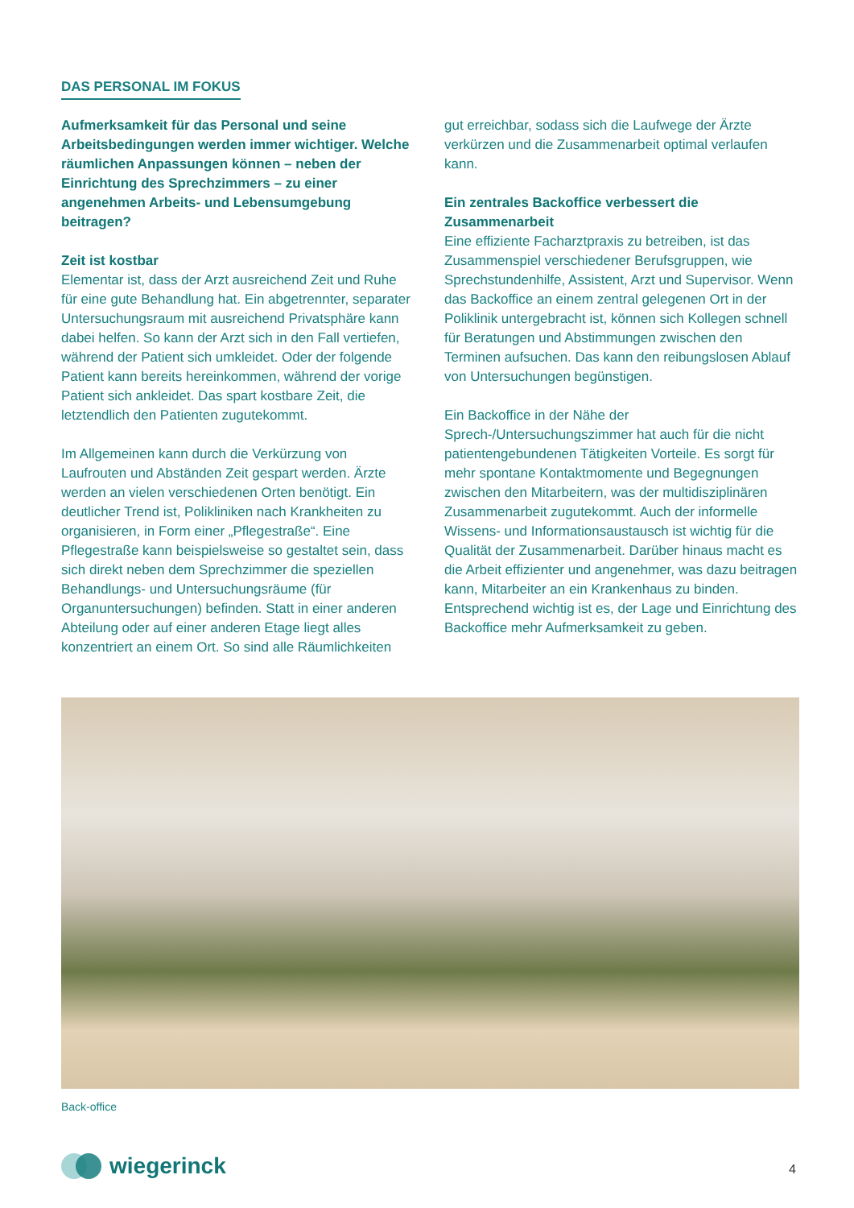DAS PERSONAL IM FOKUS
Aufmerksamkeit für das Personal und seine Arbeitsbedingungen werden immer wichtiger. Welche räumlichen Anpassungen können – neben der Einrichtung des Sprechzimmers – zu einer angenehmen Arbeits- und Lebensumgebung beitragen?
Zeit ist kostbar
Elementar ist, dass der Arzt ausreichend Zeit und Ruhe für eine gute Behandlung hat. Ein abgetrennter, separater Untersuchungsraum mit ausreichend Privatsphäre kann dabei helfen. So kann der Arzt sich in den Fall vertiefen, während der Patient sich umkleidet. Oder der folgende Patient kann bereits hereinkommen, während der vorige Patient sich ankleidet. Das spart kostbare Zeit, die letztendlich den Patienten zugutekommt.
Im Allgemeinen kann durch die Verkürzung von Laufrouten und Abständen Zeit gespart werden. Ärzte werden an vielen verschiedenen Orten benötigt. Ein deutlicher Trend ist, Polikliniken nach Krankheiten zu organisieren, in Form einer „Pflegestraße“. Eine Pflegestraße kann beispielsweise so gestaltet sein, dass sich direkt neben dem Sprechzimmer die speziellen Behandlungs- und Untersuchungsräume (für Organuntersuchungen) befinden. Statt in einer anderen Abteilung oder auf einer anderen Etage liegt alles konzentriert an einem Ort. So sind alle Räumlichkeiten
gut erreichbar, sodass sich die Laufwege der Ärzte verkürzen und die Zusammenarbeit optimal verlaufen kann.
Ein zentrales Backoffice verbessert die Zusammenarbeit
Eine effiziente Facharztpraxis zu betreiben, ist das Zusammenspiel verschiedener Berufsgruppen, wie Sprechstundenhilfe, Assistent, Arzt und Supervisor. Wenn das Backoffice an einem zentral gelegenen Ort in der Poliklinik untergebracht ist, können sich Kollegen schnell für Beratungen und Abstimmungen zwischen den Terminen aufsuchen. Das kann den reibungslosen Ablauf von Untersuchungen begünstigen.
Ein Backoffice in der Nähe der Sprech-/Untersuchungszimmer hat auch für die nicht patientengebundenen Tätigkeiten Vorteile. Es sorgt für mehr spontane Kontaktmomente und Begegnungen zwischen den Mitarbeitern, was der multidisziplinären Zusammenarbeit zugutekommt. Auch der informelle Wissens- und Informationsaustausch ist wichtig für die Qualität der Zusammenarbeit. Darüber hinaus macht es die Arbeit effizienter und angenehmer, was dazu beitragen kann, Mitarbeiter an ein Krankenhaus zu binden. Entsprechend wichtig ist es, der Lage und Einrichtung des Backoffice mehr Aufmerksamkeit zu geben.
Back-office
wiegerinck 4